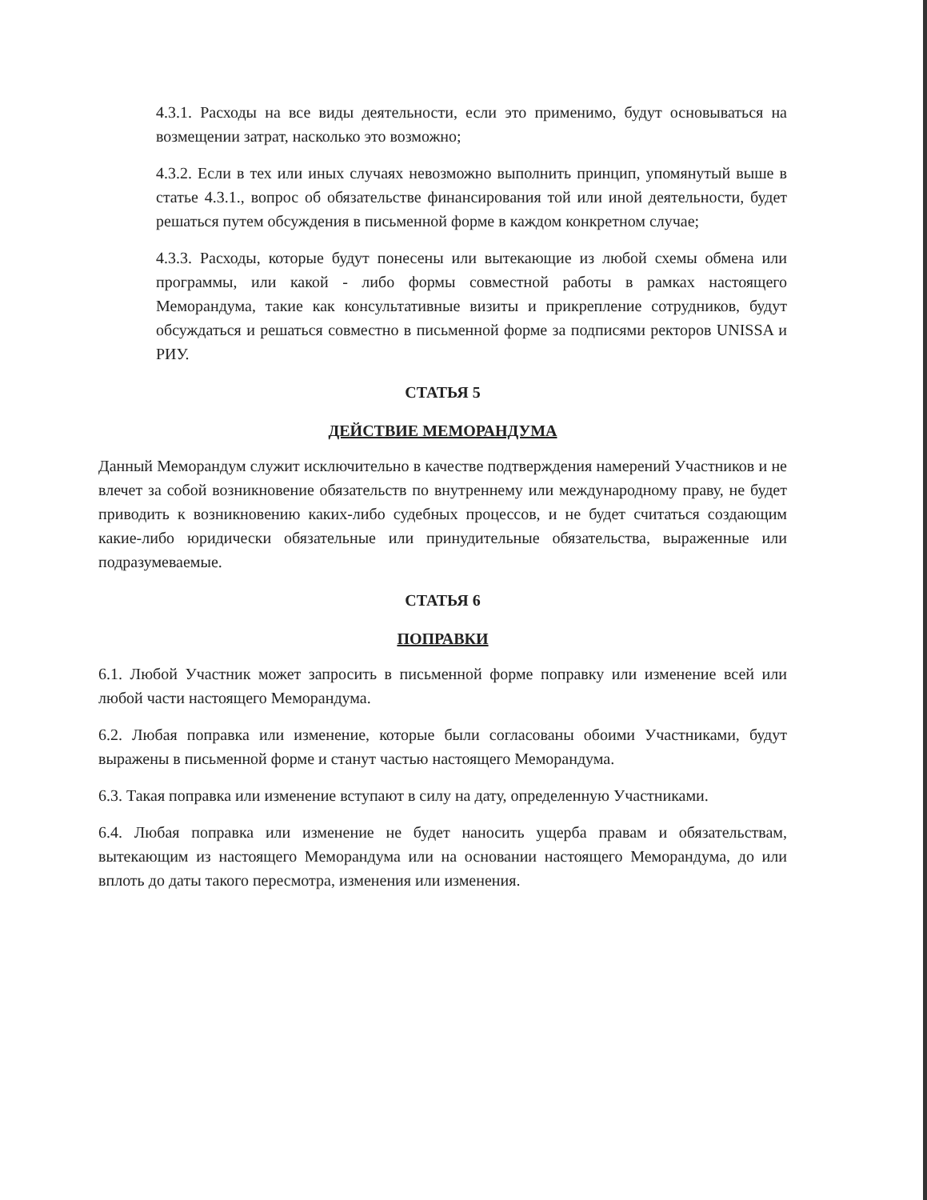4.3.1. Расходы на все виды деятельности, если это применимо, будут основываться на возмещении затрат, насколько это возможно;
4.3.2. Если в тех или иных случаях невозможно выполнить принцип, упомянутый выше в статье 4.3.1., вопрос об обязательстве финансирования той или иной деятельности, будет решаться путем обсуждения в письменной форме в каждом конкретном случае;
4.3.3. Расходы, которые будут понесены или вытекающие из любой схемы обмена или программы, или какой - либо формы совместной работы в рамках настоящего Меморандума, такие как консультативные визиты и прикрепление сотрудников, будут обсуждаться и решаться совместно в письменной форме за подписями ректоров UNISSA и РИУ.
СТАТЬЯ 5
ДЕЙСТВИЕ МЕМОРАНДУМА
Данный Меморандум служит исключительно в качестве подтверждения намерений Участников и не влечет за собой возникновение обязательств по внутреннему или международному праву, не будет приводить к возникновению каких-либо судебных процессов, и не будет считаться создающим какие-либо юридически обязательные или принудительные обязательства, выраженные или подразумеваемые.
СТАТЬЯ 6
ПОПРАВКИ
6.1. Любой Участник может запросить в письменной форме поправку или изменение всей или любой части настоящего Меморандума.
6.2. Любая поправка или изменение, которые были согласованы обоими Участниками, будут выражены в письменной форме и станут частью настоящего Меморандума.
6.3. Такая поправка или изменение вступают в силу на дату, определенную Участниками.
6.4. Любая поправка или изменение не будет наносить ущерба правам и обязательствам, вытекающим из настоящего Меморандума или на основании настоящего Меморандума, до или вплоть до даты такого пересмотра, изменения или изменения.